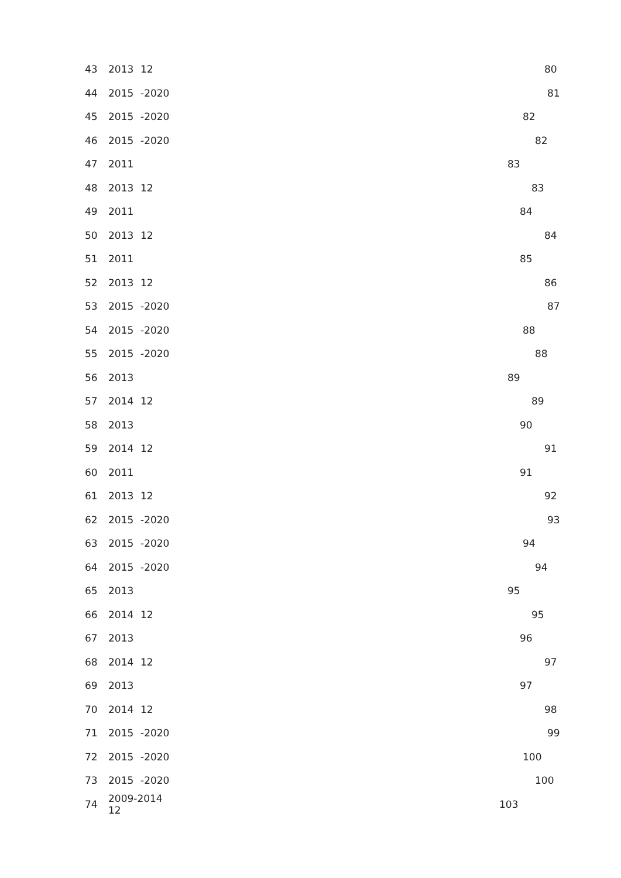43 2013 12 80
44 2015 -2020 81
45 2015 -2020 82
46 2015 -2020 82
47 2011 83
48 2013 12 83
49 2011 84
50 2013 12 84
51 2011 85
52 2013 12 86
53 2015 -2020 87
54 2015 -2020 88
55 2015 -2020 88
56 2013 89
57 2014 12 89
58 2013 90
59 2014 12 91
60 2011 91
61 2013 12 92
62 2015 -2020 93
63 2015 -2020 94
64 2015 -2020 94
65 2013 95
66 2014 12 95
67 2013 96
68 2014 12 97
69 2013 97
70 2014 12 98
71 2015 -2020 99
72 2015 -2020 100
73 2015 -2020 100
74 2009-2014 12 103